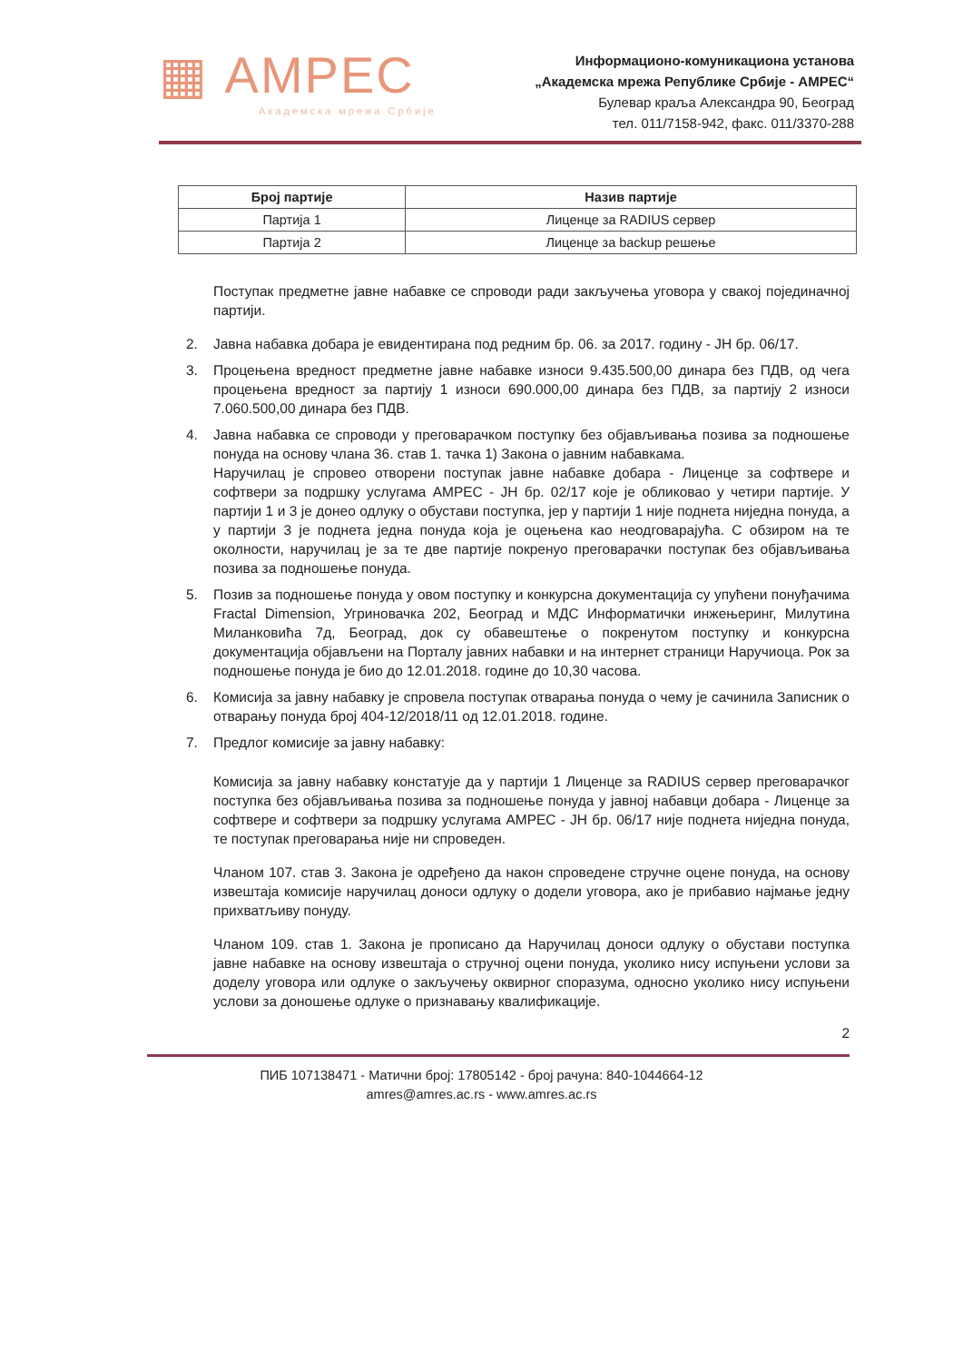▦ АМРЕС
Академска мрежа Србије
Информационо-комуникациона установа
„Академска мрежа Републике Србије - АМРЕС“
Булевар краља Александра 90, Београд
тел. 011/7158-942, факс. 011/3370-288
| Број партије | Назив партије |
| --- | --- |
| Партија 1 | Лиценце за RADIUS сервер |
| Партија 2 | Лиценце за backup решење |
Поступак предметне јавне набавке се спроводи ради закључења уговора у свакој појединачној партији.
2. Јавна набавка добара је евидентирана под редним бр. 06. за 2017. годину - ЈН бр. 06/17.
3. Процењена вредност предметне јавне набавке износи 9.435.500,00 динара без ПДВ, од чега процењена вредност за партију 1 износи 690.000,00 динара без ПДВ, за партију 2 износи 7.060.500,00 динара без ПДВ.
4. Јавна набавка се спроводи у преговарачком поступку без објављивања позива за подношење понуда на основу члана 36. став 1. тачка 1) Закона о јавним набавкама.
Наручилац је спровео отворени поступак јавне набавке добара - Лиценце за софтвере и софтвери за подршку услугама АМРЕС - ЈН бр. 02/17 које је обликовао у четири партије. У партији 1 и 3 је донео одлуку о обустави поступка, јер у партији 1 није поднета ниједна понуда, а у партији 3 је поднета једна понуда која је оцењена као неодговарајућа. С обзиром на те околности, наручилац је за те две партије покренуо преговарачки поступак без објављивања позива за подношење понуда.
5. Позив за подношење понуда у овом поступку и конкурсна документација су упућени понуђачима Fractal Dimension, Угриновачка 202, Београд и МДС Информатички инжењеринг, Милутина Миланковића 7д, Београд, док су обавештење о покренутом поступку и конкурсна документација објављени на Порталу јавних набавки и на интернет страници Наручиоца. Рок за подношење понуда је био до 12.01.2018. године до 10,30 часова.
6. Комисија за јавну набавку је спровела поступак отварања понуда о чему је сачинила Записник о отварању понуда број 404-12/2018/11 од 12.01.2018. године.
7. Предлог комисије за јавну набавку:
Комисија за јавну набавку констатује да у партији 1 Лиценце за RADIUS сервер преговарачког поступка без објављивања позива за подношење понуда у јавној набавци добара - Лиценце за софтвере и софтвери за подршку услугама АМРЕС - ЈН бр. 06/17 није поднета ниједна понуда, те поступак преговарања није ни спроведен.
Чланом 107. став 3. Закона је одређено да након спроведене стручне оцене понуда, на основу извештаја комисије наручилац доноси одлуку о додели уговора, ако је прибавио најмање једну прихватљиву понуду.
Чланом 109. став 1. Закона је прописано да Наручилац доноси одлуку о обустави поступка јавне набавке на основу извештаја о стручној оцени понуда, уколико нису испуњени услови за доделу уговора или одлуке о закључењу оквирног споразума, односно уколико нису испуњени услови за доношење одлуке о признавању квалификације.
2
ПИБ 107138471 - Матични број: 17805142 - број рачуна: 840-1044664-12
amres@amres.ac.rs - www.amres.ac.rs